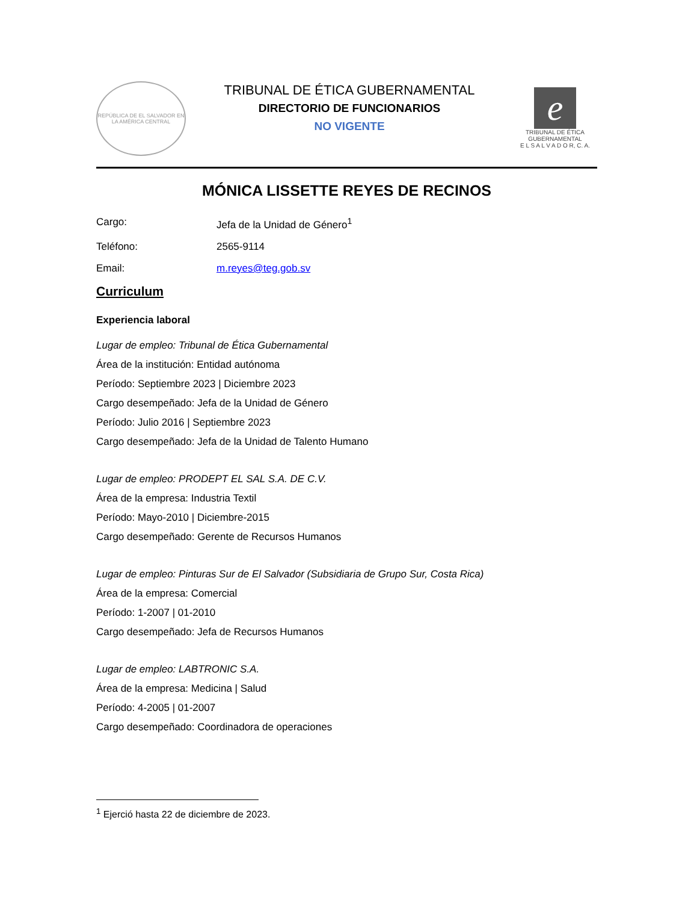REPÚBLICA DE EL SALVADOR EN LA AMÉRICA CENTRAL
TRIBUNAL DE ÉTICA GUBERNAMENTAL
DIRECTORIO DE FUNCIONARIOS
NO VIGENTE
e
TRIBUNAL DE ÉTICA
GUBERNAMENTAL
E L S A L V A D O R, C. A.
MÓNICA LISSETTE REYES DE RECINOS
Cargo: Jefa de la Unidad de Género<sup>1</sup>
Teléfono: 2565-9114
Email: m.reyes@teg.gob.sv
Curriculum
Experiencia laboral
Lugar de empleo: Tribunal de Ética Gubernamental
Área de la institución: Entidad autónoma
Período: Septiembre 2023 | Diciembre 2023
Cargo desempeñado: Jefa de la Unidad de Género
Período: Julio 2016 | Septiembre 2023
Cargo desempeñado: Jefa de la Unidad de Talento Humano
Lugar de empleo: PRODEPT EL SAL S.A. DE C.V.
Área de la empresa: Industria Textil
Período: Mayo-2010 | Diciembre-2015
Cargo desempeñado: Gerente de Recursos Humanos
Lugar de empleo: Pinturas Sur de El Salvador (Subsidiaria de Grupo Sur, Costa Rica)
Área de la empresa: Comercial
Período: 1-2007 | 01-2010
Cargo desempeñado: Jefa de Recursos Humanos
Lugar de empleo: LABTRONIC S.A.
Área de la empresa: Medicina | Salud
Período: 4-2005 | 01-2007
Cargo desempeñado: Coordinadora de operaciones
<sup>1</sup> Ejerció hasta 22 de diciembre de 2023.